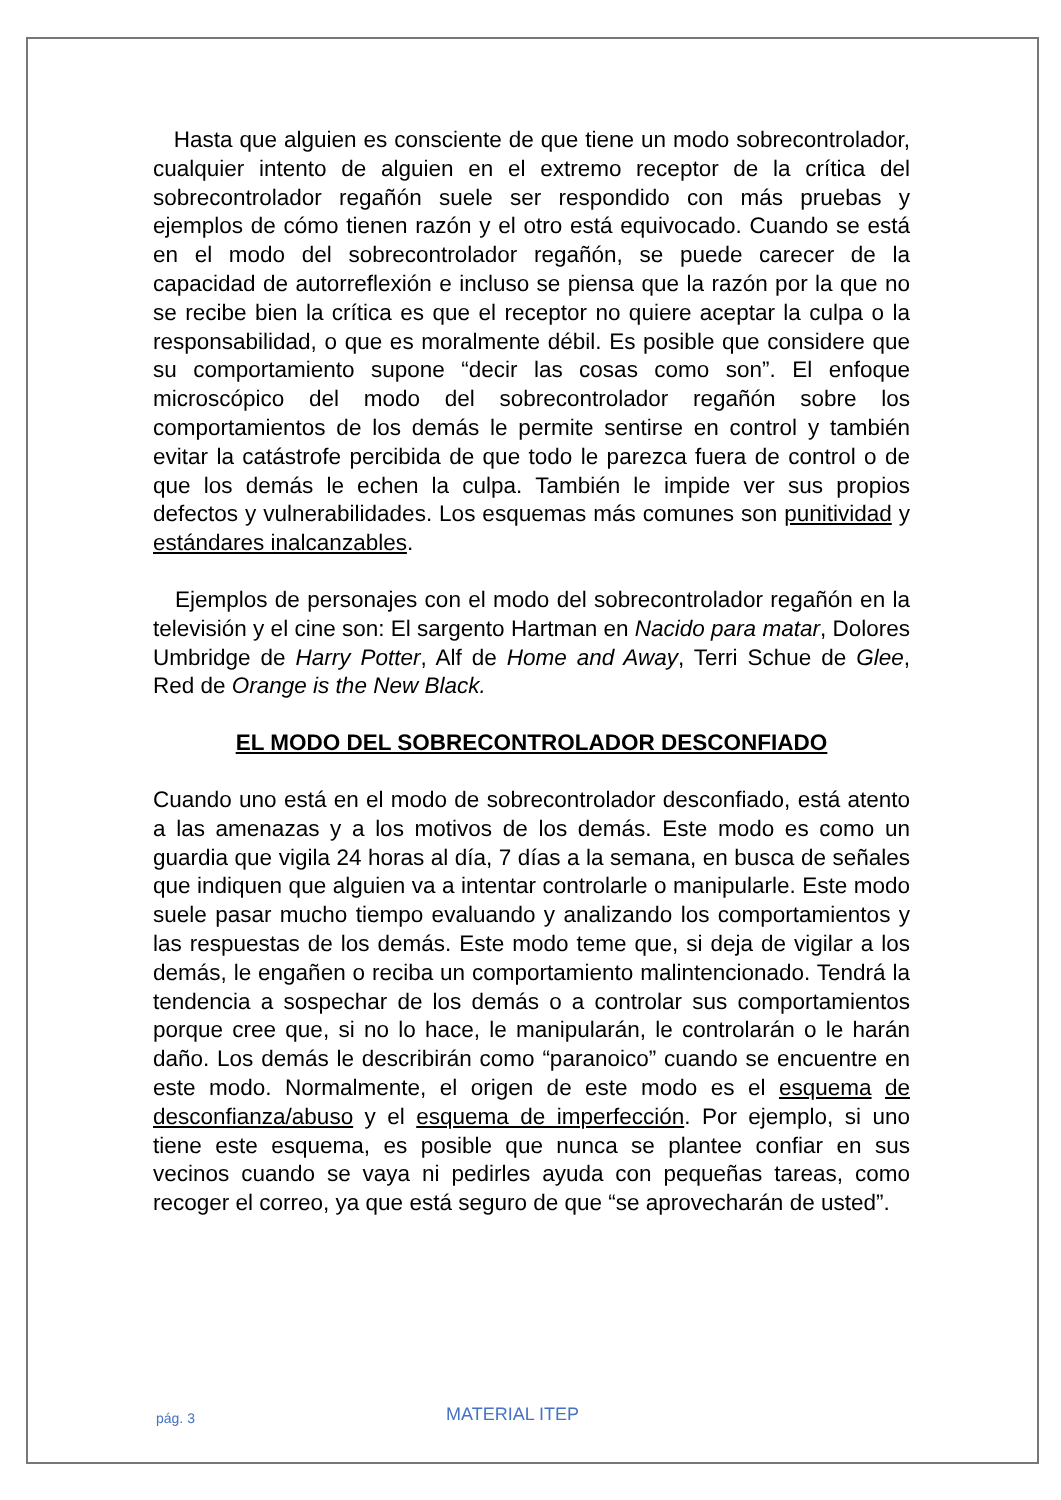Hasta que alguien es consciente de que tiene un modo sobrecontrolador, cualquier intento de alguien en el extremo receptor de la crítica del sobrecontrolador regañón suele ser respondido con más pruebas y ejemplos de cómo tienen razón y el otro está equivocado. Cuando se está en el modo del sobrecontrolador regañón, se puede carecer de la capacidad de autorreflexión e incluso se piensa que la razón por la que no se recibe bien la crítica es que el receptor no quiere aceptar la culpa o la responsabilidad, o que es moralmente débil. Es posible que considere que su comportamiento supone “decir las cosas como son”. El enfoque microscópico del modo del sobrecontrolador regañón sobre los comportamientos de los demás le permite sentirse en control y también evitar la catástrofe percibida de que todo le parezca fuera de control o de que los demás le echen la culpa. También le impide ver sus propios defectos y vulnerabilidades. Los esquemas más comunes son punitividad y estándares inalcanzables.
Ejemplos de personajes con el modo del sobrecontrolador regañón en la televisión y el cine son: El sargento Hartman en Nacido para matar, Dolores Umbridge de Harry Potter, Alf de Home and Away, Terri Schue de Glee, Red de Orange is the New Black.
EL MODO DEL SOBRECONTROLADOR DESCONFIADO
Cuando uno está en el modo de sobrecontrolador desconfiado, está atento a las amenazas y a los motivos de los demás. Este modo es como un guardia que vigila 24 horas al día, 7 días a la semana, en busca de señales que indiquen que alguien va a intentar controlarle o manipularle. Este modo suele pasar mucho tiempo evaluando y analizando los comportamientos y las respuestas de los demás. Este modo teme que, si deja de vigilar a los demás, le engañen o reciba un comportamiento malintencionado. Tendrá la tendencia a sospechar de los demás o a controlar sus comportamientos porque cree que, si no lo hace, le manipularán, le controlarán o le harán daño. Los demás le describirán como “paranoico” cuando se encuentre en este modo. Normalmente, el origen de este modo es el esquema de desconfianza/abuso y el esquema de imperfección. Por ejemplo, si uno tiene este esquema, es posible que nunca se plantee confiar en sus vecinos cuando se vaya ni pedirles ayuda con pequeñas tareas, como recoger el correo, ya que está seguro de que “se aprovecharán de usted”.
pág. 3 MATERIAL ITEP